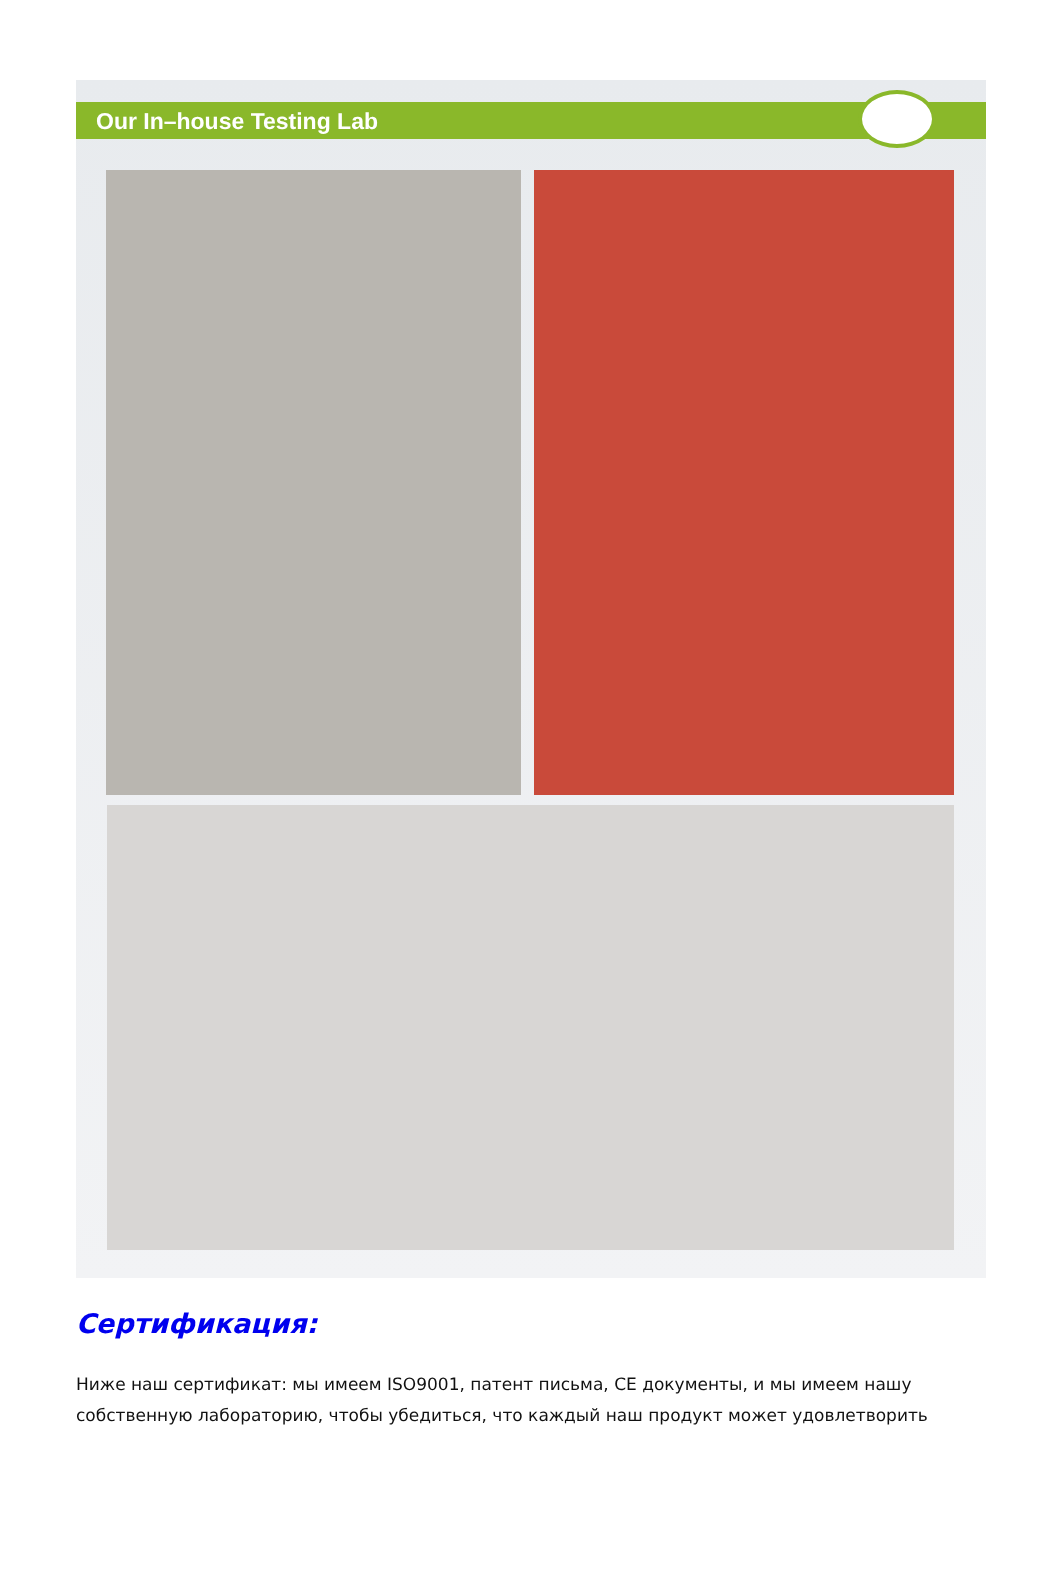Our In–house Testing Lab
Сертификация:
Ниже наш сертификат: мы имеем ISO9001, патент письма, CE документы, и мы имеем нашу собственную лабораторию, чтобы убедиться, что каждый наш продукт может удовлетворить